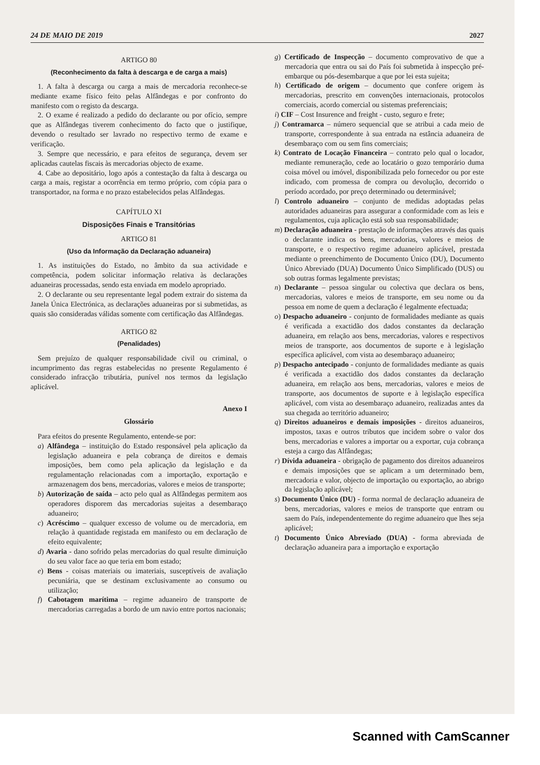24 DE MAIO DE 2019 2027
ARTIGO 80
(Reconhecimento da falta à descarga e de carga a mais)
1. A falta à descarga ou carga a mais de mercadoria reconhece-se mediante exame físico feito pelas Alfândegas e por confronto do manifesto com o registo da descarga.
2. O exame é realizado a pedido do declarante ou por ofício, sempre que as Alfândegas tiverem conhecimento do facto que o justifique, devendo o resultado ser lavrado no respectivo termo de exame e verificação.
3. Sempre que necessário, e para efeitos de segurança, devem ser aplicadas cautelas fiscais às mercadorias objecto de exame.
4. Cabe ao depositário, logo após a contestação da falta à descarga ou carga a mais, registar a ocorrência em termo próprio, com cópia para o transportador, na forma e no prazo estabelecidos pelas Alfândegas.
CAPÍTULO XI
Disposições Finais e Transitórias
ARTIGO 81
(Uso da Informação da Declaração aduaneira)
1. As instituições do Estado, no âmbito da sua actividade e competência, podem solicitar informação relativa às declarações aduaneiras processadas, sendo esta enviada em modelo apropriado.
2. O declarante ou seu representante legal podem extrair do sistema da Janela Única Electrónica, as declarações aduaneiras por si submetidas, as quais são consideradas válidas somente com certificação das Alfândegas.
ARTIGO 82
(Penalidades)
Sem prejuízo de qualquer responsabilidade civil ou criminal, o incumprimento das regras estabelecidas no presente Regulamento é considerado infracção tributária, punível nos termos da legislação aplicável.
Anexo I
Glossário
Para efeitos do presente Regulamento, entende-se por:
a) Alfândega – instituição do Estado responsável pela aplicação da legislação aduaneira e pela cobrança de direitos e demais imposições, bem como pela aplicação da legislação e da regulamentação relacionadas com a importação, exportação e armazenagem dos bens, mercadorias, valores e meios de transporte;
b) Autorização de saída – acto pelo qual as Alfândegas permitem aos operadores disporem das mercadorias sujeitas a desembaraço aduaneiro;
c) Acréscimo – qualquer excesso de volume ou de mercadoria, em relação à quantidade registada em manifesto ou em declaração de efeito equivalente;
d) Avaria - dano sofrido pelas mercadorias do qual resulte diminuição do seu valor face ao que teria em bom estado;
e) Bens - coisas materiais ou imateriais, susceptíveis de avaliação pecuniária, que se destinam exclusivamente ao consumo ou utilização;
f) Cabotagem marítima – regime aduaneiro de transporte de mercadorias carregadas a bordo de um navio entre portos nacionais;
g) Certificado de Inspecção – documento comprovativo de que a mercadoria que entra ou sai do País foi submetida à inspecção pré-embarque ou pós-desembarque a que por lei esta sujeita;
h) Certificado de origem – documento que confere origem às mercadorias, prescrito em convenções internacionais, protocolos comerciais, acordo comercial ou sistemas preferenciais;
i) CIF – Cost Insurence and freight - custo, seguro e frete;
j) Contramarca – número sequencial que se atribui a cada meio de transporte, correspondente à sua entrada na estância aduaneira de desembaraço com ou sem fins comerciais;
k) Contrato de Locação Financeira – contrato pelo qual o locador, mediante remuneração, cede ao locatário o gozo temporário duma coisa móvel ou imóvel, disponibilizada pelo fornecedor ou por este indicado, com promessa de compra ou devolução, decorrido o período acordado, por preço determinado ou determinável;
l) Controlo aduaneiro – conjunto de medidas adoptadas pelas autoridades aduaneiras para assegurar a conformidade com as leis e regulamentos, cuja aplicação está sob sua responsabilidade;
m) Declaração aduaneira - prestação de informações através das quais o declarante indica os bens, mercadorias, valores e meios de transporte, e o respectivo regime aduaneiro aplicável, prestada mediante o preenchimento de Documento Único (DU), Documento Único Abreviado (DUA) Documento Único Simplificado (DUS) ou sob outras formas legalmente previstas;
n) Declarante – pessoa singular ou colectiva que declara os bens, mercadorias, valores e meios de transporte, em seu nome ou da pessoa em nome de quem a declaração é legalmente efectuada;
o) Despacho aduaneiro - conjunto de formalidades mediante as quais é verificada a exactidão dos dados constantes da declaração aduaneira, em relação aos bens, mercadorias, valores e respectivos meios de transporte, aos documentos de suporte e à legislação específica aplicável, com vista ao desembaraço aduaneiro;
p) Despacho antecipado - conjunto de formalidades mediante as quais é verificada a exactidão dos dados constantes da declaração aduaneira, em relação aos bens, mercadorias, valores e meios de transporte, aos documentos de suporte e à legislação específica aplicável, com vista ao desembaraço aduaneiro, realizadas antes da sua chegada ao território aduaneiro;
q) Direitos aduaneiros e demais imposições - direitos aduaneiros, impostos, taxas e outros tributos que incidem sobre o valor dos bens, mercadorias e valores a importar ou a exportar, cuja cobrança esteja a cargo das Alfândegas;
r) Dívida aduaneira - obrigação de pagamento dos direitos aduaneiros e demais imposições que se aplicam a um determinado bem, mercadoria e valor, objecto de importação ou exportação, ao abrigo da legislação aplicável;
s) Documento Único (DU) - forma normal de declaração aduaneira de bens, mercadorias, valores e meios de transporte que entram ou saem do País, independentemente do regime aduaneiro que lhes seja aplicável;
t) Documento Único Abreviado (DUA) - forma abreviada de declaração aduaneira para a importação e exportação
Scanned with CamScanner